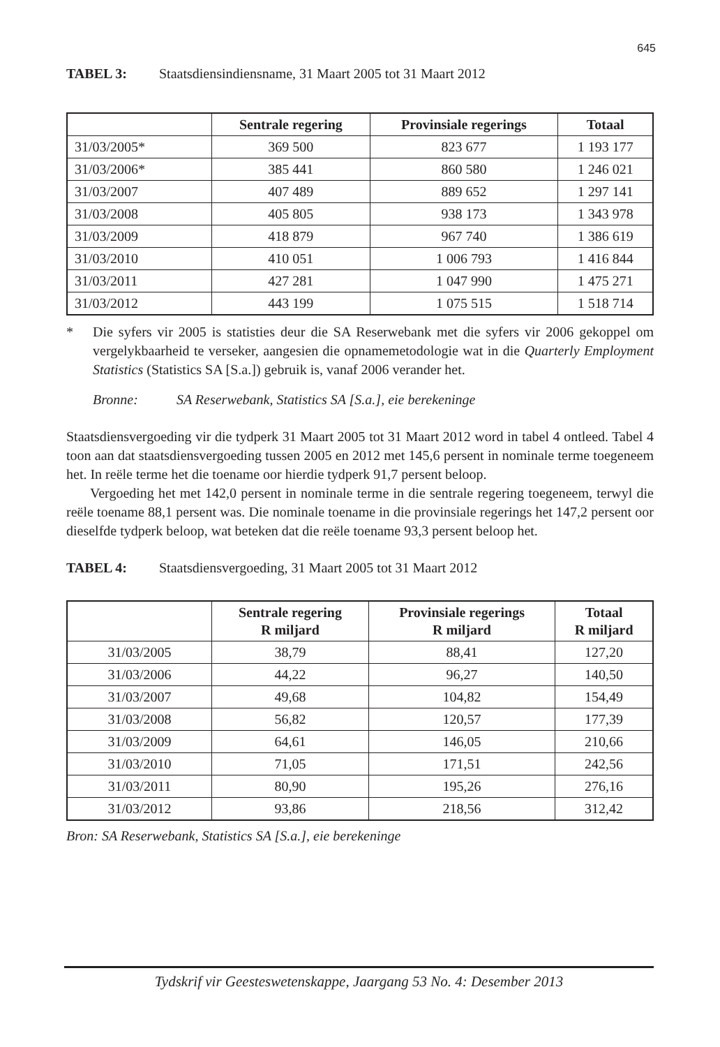645
TABEL 3: Staatsdiensindiensname, 31 Maart 2005 tot 31 Maart 2012
| | Sentrale regering | Provinsiale regerings | Totaal |
| --- | --- | --- | --- |
| 31/03/2005* | 369 500 | 823 677 | 1 193 177 |
| 31/03/2006* | 385 441 | 860 580 | 1 246 021 |
| 31/03/2007 | 407 489 | 889 652 | 1 297 141 |
| 31/03/2008 | 405 805 | 938 173 | 1 343 978 |
| 31/03/2009 | 418 879 | 967 740 | 1 386 619 |
| 31/03/2010 | 410 051 | 1 006 793 | 1 416 844 |
| 31/03/2011 | 427 281 | 1 047 990 | 1 475 271 |
| 31/03/2012 | 443 199 | 1 075 515 | 1 518 714 |
* Die syfers vir 2005 is statisties deur die SA Reserwebank met die syfers vir 2006 gekoppel om vergelykbaarheid te verseker, aangesien die opnamemetodologie wat in die Quarterly Employment Statistics (Statistics SA [S.a.]) gebruik is, vanaf 2006 verander het.
Bronne: SA Reserwebank, Statistics SA [S.a.], eie berekeninge
Staatsdiensvergoeding vir die tydperk 31 Maart 2005 tot 31 Maart 2012 word in tabel 4 ontleed. Tabel 4 toon aan dat staatsdiensvergoeding tussen 2005 en 2012 met 145,6 persent in nominale terme toegeneem het. In reële terme het die toename oor hierdie tydperk 91,7 persent beloop.
Vergoeding het met 142,0 persent in nominale terme in die sentrale regering toegeneem, terwyl die reële toename 88,1 persent was. Die nominale toename in die provinsiale regerings het 147,2 persent oor dieselfde tydperk beloop, wat beteken dat die reële toename 93,3 persent beloop het.
TABEL 4: Staatsdiensvergoeding, 31 Maart 2005 tot 31 Maart 2012
| | Sentrale regering R miljard | Provinsiale regerings R miljard | Totaal R miljard |
| --- | --- | --- | --- |
| 31/03/2005 | 38,79 | 88,41 | 127,20 |
| 31/03/2006 | 44,22 | 96,27 | 140,50 |
| 31/03/2007 | 49,68 | 104,82 | 154,49 |
| 31/03/2008 | 56,82 | 120,57 | 177,39 |
| 31/03/2009 | 64,61 | 146,05 | 210,66 |
| 31/03/2010 | 71,05 | 171,51 | 242,56 |
| 31/03/2011 | 80,90 | 195,26 | 276,16 |
| 31/03/2012 | 93,86 | 218,56 | 312,42 |
Bron: SA Reserwebank, Statistics SA [S.a.], eie berekeninge
Tydskrif vir Geesteswetenskappe, Jaargang 53 No. 4: Desember 2013